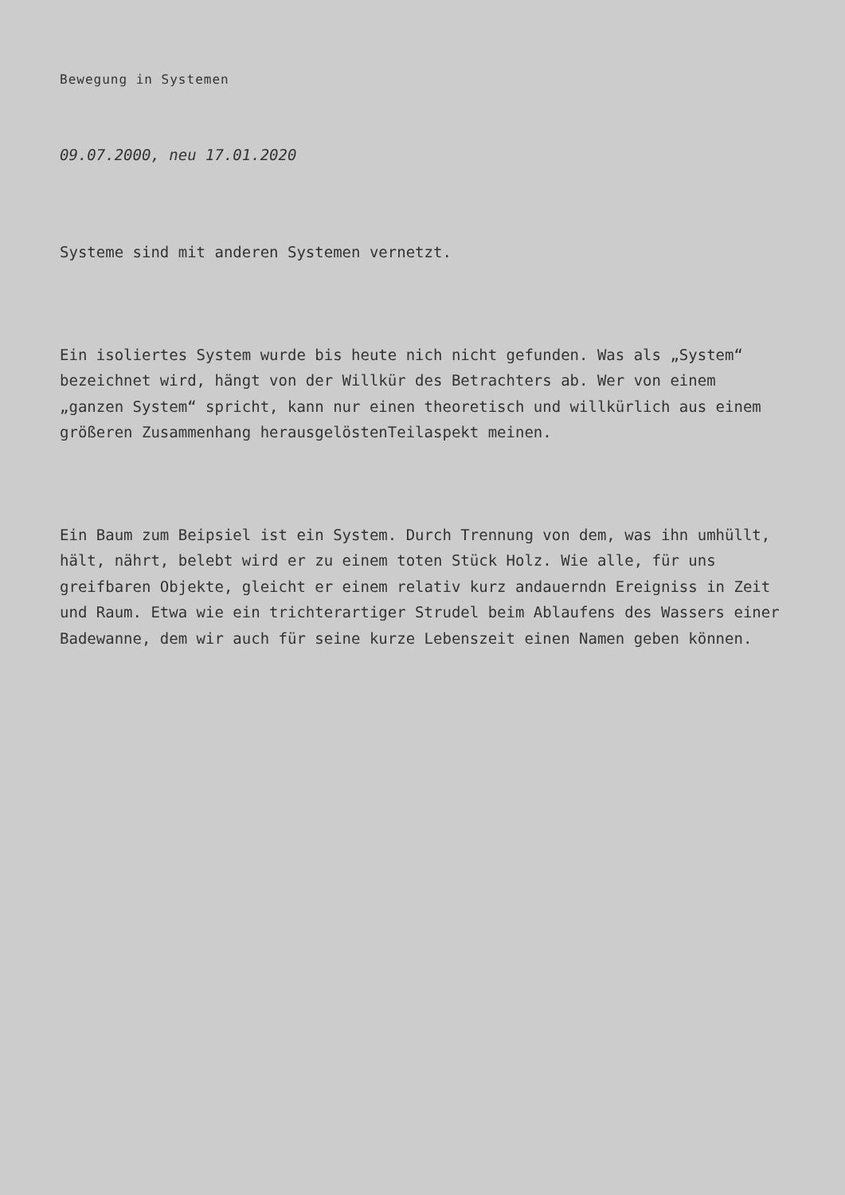Bewegung in Systemen
09.07.2000, neu 17.01.2020
Systeme sind mit anderen Systemen vernetzt.
Ein isoliertes System wurde bis heute nich nicht gefunden. Was als „System“ bezeichnet wird, hängt von der Willkür des Betrachters ab. Wer von einem „ganzen System“ spricht, kann nur einen theoretisch und willkürlich aus einem größeren Zusammenhang herausgelöstenTeilaspekt meinen.
Ein Baum zum Beipsiel ist ein System. Durch Trennung von dem, was ihn umhüllt, hält, nährt, belebt wird er zu einem toten Stück Holz. Wie alle, für uns greifbaren Objekte, gleicht er einem relativ kurz andauerndn Ereigniss in Zeit und Raum. Etwa wie ein trichterartiger Strudel beim Ablaufens des Wassers einer Badewanne, dem wir auch für seine kurze Lebenszeit einen Namen geben können.